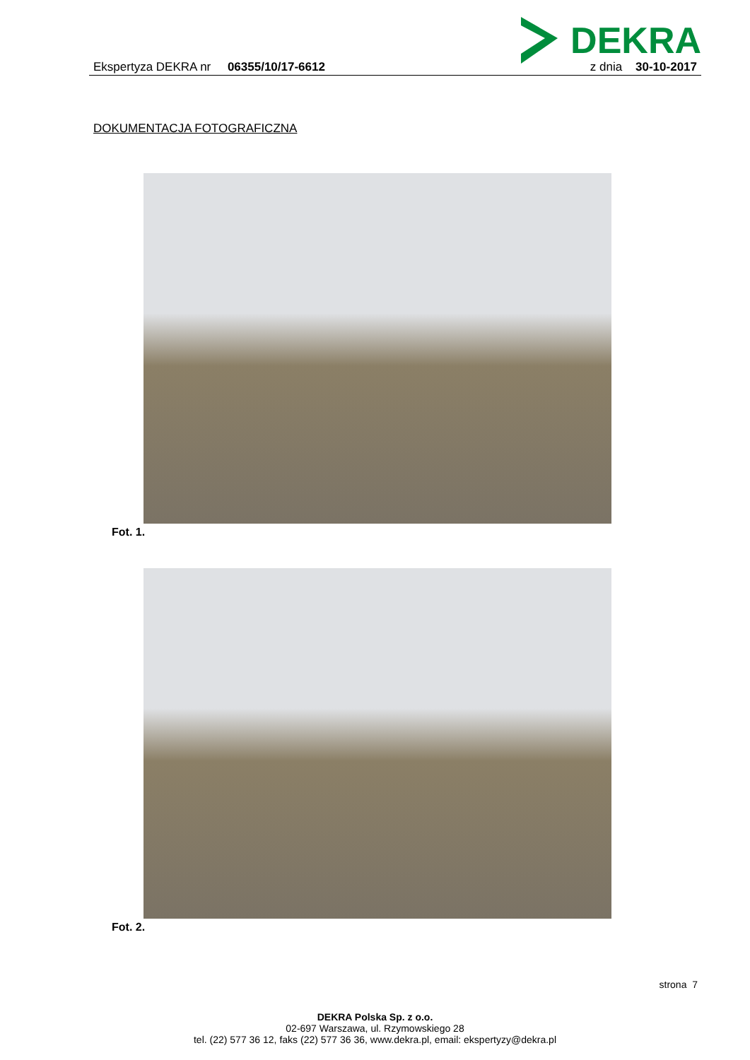DEKRA
Ekspertyza DEKRA nr 06355/10/17-6612 z dnia 30-10-2017
DOKUMENTACJA FOTOGRAFICZNA
Fot. 1.
Fot. 2.
strona 7
DEKRA Polska Sp. z o.o.
02-697 Warszawa, ul. Rzymowskiego 28
tel. (22) 577 36 12, faks (22) 577 36 36, www.dekra.pl, email: ekspertyzy@dekra.pl